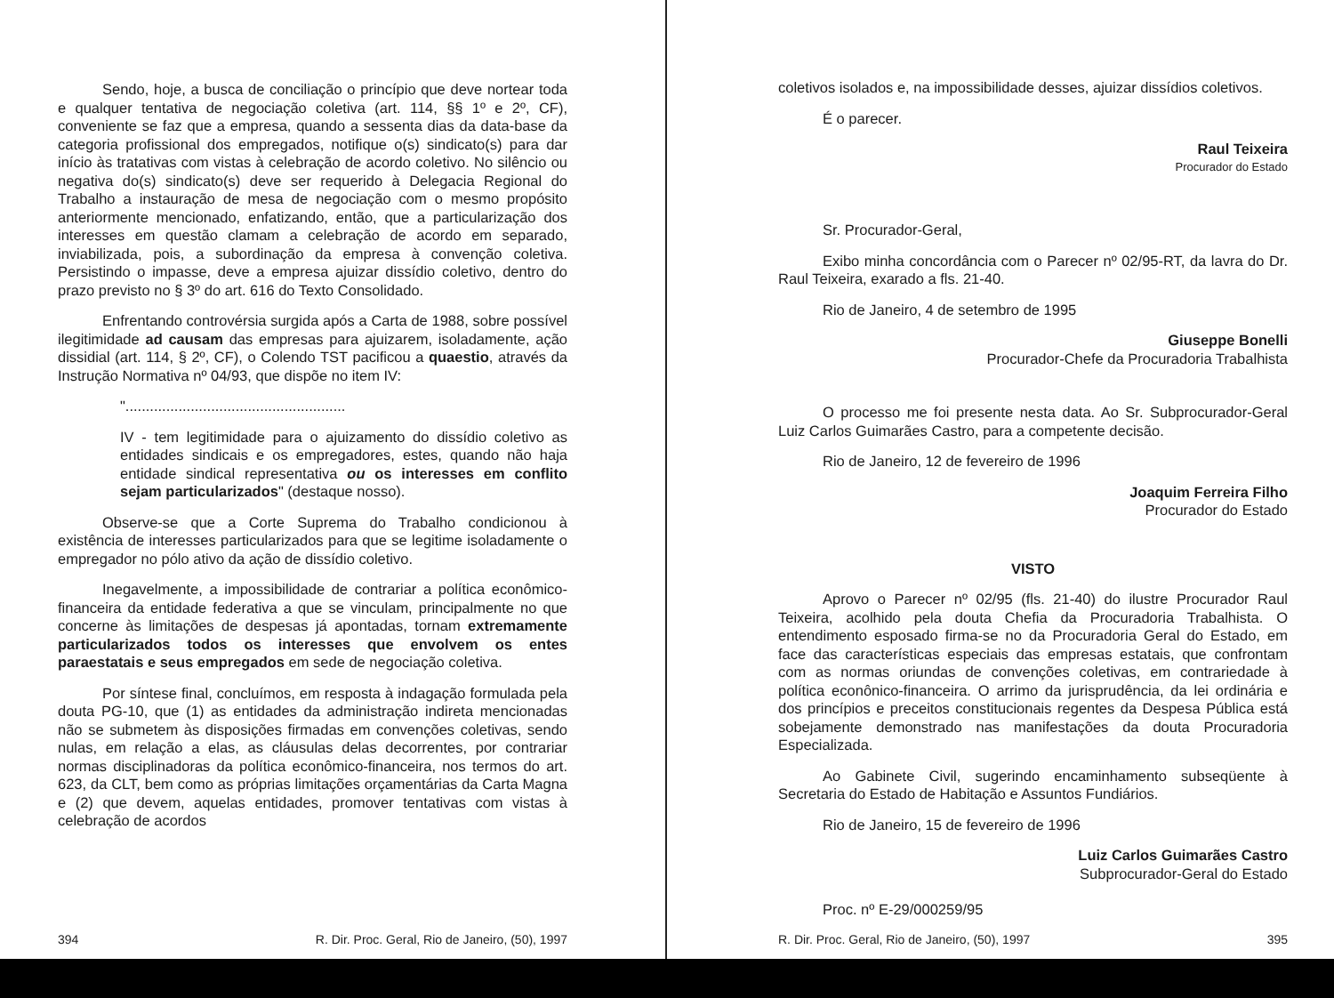Sendo, hoje, a busca de conciliação o princípio que deve nortear toda e qualquer tentativa de negociação coletiva (art. 114, §§ 1º e 2º, CF), conveniente se faz que a empresa, quando a sessenta dias da data-base da categoria profissional dos empregados, notifique o(s) sindicato(s) para dar início às tratativas com vistas à celebração de acordo coletivo. No silêncio ou negativa do(s) sindicato(s) deve ser requerido à Delegacia Regional do Trabalho a instauração de mesa de negociação com o mesmo propósito anteriormente mencionado, enfatizando, então, que a particularização dos interesses em questão clamam a celebração de acordo em separado, inviabilizada, pois, a subordinação da empresa à convenção coletiva. Persistindo o impasse, deve a empresa ajuizar dissídio coletivo, dentro do prazo previsto no § 3º do art. 616 do Texto Consolidado.
Enfrentando controvérsia surgida após a Carta de 1988, sobre possível ilegitimidade ad causam das empresas para ajuizarem, isoladamente, ação dissidial (art. 114, § 2º, CF), o Colendo TST pacificou a quaestio, através da Instrução Normativa nº 04/93, que dispõe no item IV:
"......................................................
IV - tem legitimidade para o ajuizamento do dissídio coletivo as entidades sindicais e os empregadores, estes, quando não haja entidade sindical representativa ou os interesses em conflito sejam particularizados" (destaque nosso).
Observe-se que a Corte Suprema do Trabalho condicionou à existência de interesses particularizados para que se legitime isoladamente o empregador no pólo ativo da ação de dissídio coletivo.
Inegavelmente, a impossibilidade de contrariar a política econômico-financeira da entidade federativa a que se vinculam, principalmente no que concerne às limitações de despesas já apontadas, tornam extremamente particularizados todos os interesses que envolvem os entes paraestatais e seus empregados em sede de negociação coletiva.
Por síntese final, concluímos, em resposta à indagação formulada pela douta PG-10, que (1) as entidades da administração indireta mencionadas não se submetem às disposições firmadas em convenções coletivas, sendo nulas, em relação a elas, as cláusulas delas decorrentes, por contrariar normas disciplinadoras da política econômico-financeira, nos termos do art. 623, da CLT, bem como as próprias limitações orçamentárias da Carta Magna e (2) que devem, aquelas entidades, promover tentativas com vistas à celebração de acordos
394 R. Dir. Proc. Geral, Rio de Janeiro, (50), 1997
coletivos isolados e, na impossibilidade desses, ajuizar dissídios coletivos.
É o parecer.
Raul Teixeira
Procurador do Estado
Sr. Procurador-Geral,
Exibo minha concordância com o Parecer nº 02/95-RT, da lavra do Dr. Raul Teixeira, exarado a fls. 21-40.
Rio de Janeiro, 4 de setembro de 1995
Giuseppe Bonelli
Procurador-Chefe da Procuradoria Trabalhista
O processo me foi presente nesta data. Ao Sr. Subprocurador-Geral Luiz Carlos Guimarães Castro, para a competente decisão.
Rio de Janeiro, 12 de fevereiro de 1996
Joaquim Ferreira Filho
Procurador do Estado
VISTO
Aprovo o Parecer nº 02/95 (fls. 21-40) do ilustre Procurador Raul Teixeira, acolhido pela douta Chefia da Procuradoria Trabalhista. O entendimento esposado firma-se no da Procuradoria Geral do Estado, em face das características especiais das empresas estatais, que confrontam com as normas oriundas de convenções coletivas, em contrariedade à política econônico-financeira. O arrimo da jurisprudência, da lei ordinária e dos princípios e preceitos constitucionais regentes da Despesa Pública está sobejamente demonstrado nas manifestações da douta Procuradoria Especializada.
Ao Gabinete Civil, sugerindo encaminhamento subseqüente à Secretaria do Estado de Habitação e Assuntos Fundiários.
Rio de Janeiro, 15 de fevereiro de 1996
Luiz Carlos Guimarães Castro
Subprocurador-Geral do Estado
Proc. nº E-29/000259/95
R. Dir. Proc. Geral, Rio de Janeiro, (50), 1997 395